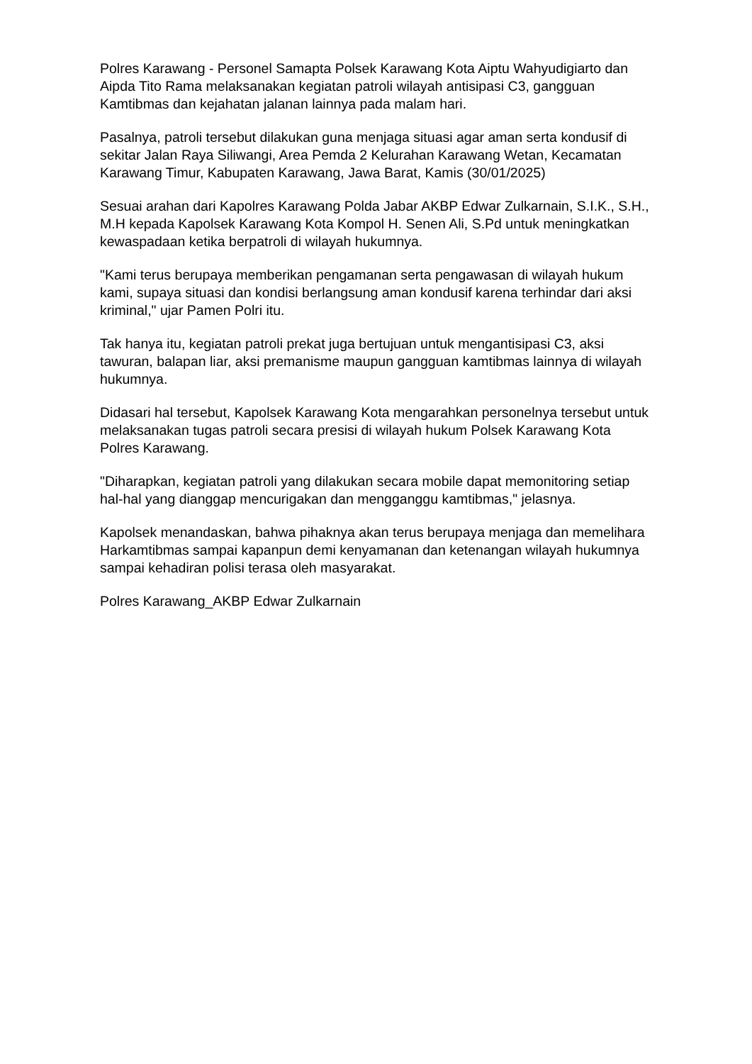Polres Karawang - Personel Samapta Polsek Karawang Kota Aiptu Wahyudigiarto dan Aipda Tito Rama melaksanakan kegiatan patroli wilayah antisipasi C3, gangguan Kamtibmas dan kejahatan jalanan lainnya pada malam hari.
Pasalnya, patroli tersebut dilakukan guna menjaga situasi agar aman serta kondusif di sekitar Jalan Raya Siliwangi, Area Pemda 2 Kelurahan Karawang Wetan, Kecamatan Karawang Timur, Kabupaten Karawang, Jawa Barat, Kamis (30/01/2025)
Sesuai arahan dari Kapolres Karawang Polda Jabar AKBP Edwar Zulkarnain, S.I.K., S.H., M.H kepada Kapolsek Karawang Kota Kompol H. Senen Ali, S.Pd untuk meningkatkan kewaspadaan ketika berpatroli di wilayah hukumnya.
"Kami terus berupaya memberikan pengamanan serta pengawasan di wilayah hukum kami, supaya situasi dan kondisi berlangsung aman kondusif karena terhindar dari aksi kriminal," ujar Pamen Polri itu.
Tak hanya itu, kegiatan patroli prekat juga bertujuan untuk mengantisipasi C3, aksi tawuran, balapan liar, aksi premanisme maupun gangguan kamtibmas lainnya di wilayah hukumnya.
Didasari hal tersebut, Kapolsek Karawang Kota mengarahkan personelnya tersebut untuk melaksanakan tugas patroli secara presisi di wilayah hukum Polsek Karawang Kota Polres Karawang.
"Diharapkan, kegiatan patroli yang dilakukan secara mobile dapat memonitoring setiap hal-hal yang dianggap mencurigakan dan mengganggu kamtibmas," jelasnya.
Kapolsek menandaskan, bahwa pihaknya akan terus berupaya menjaga dan memelihara Harkamtibmas sampai kapanpun demi kenyamanan dan ketenangan wilayah hukumnya sampai kehadiran polisi terasa oleh masyarakat.
Polres Karawang_AKBP Edwar Zulkarnain